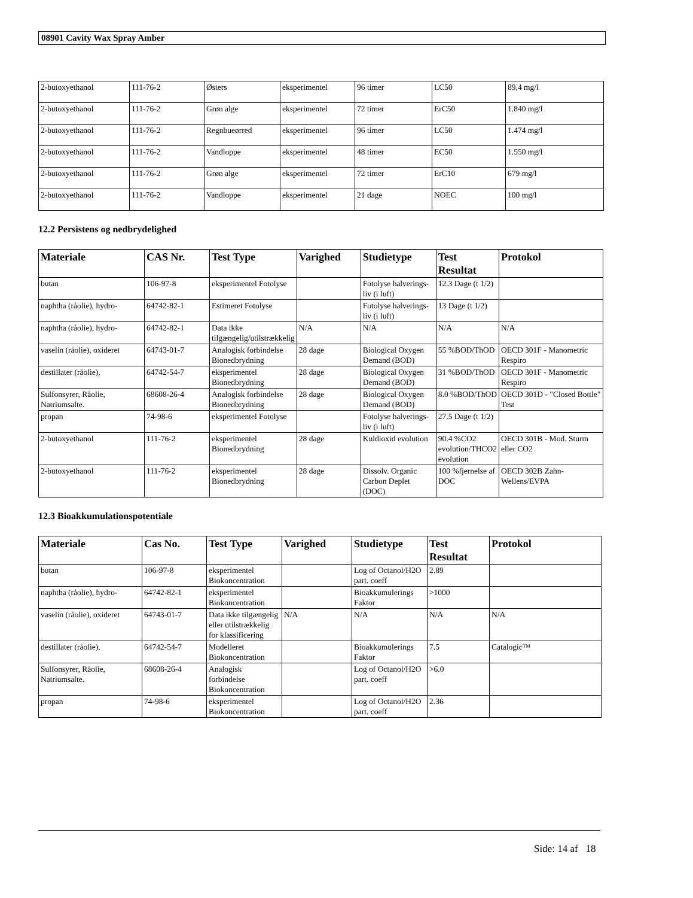08901 Cavity Wax Spray Amber
| 2-butoxyethanol | 111-76-2 | Østers | eksperimentel | 96 timer | LC50 | 89,4 mg/l |
| 2-butoxyethanol | 111-76-2 | Grøn alge | eksperimentel | 72 timer | ErC50 | 1.840 mg/l |
| 2-butoxyethanol | 111-76-2 | Regnbueørred | eksperimentel | 96 timer | LC50 | 1.474 mg/l |
| 2-butoxyethanol | 111-76-2 | Vandloppe | eksperimentel | 48 timer | EC50 | 1.550 mg/l |
| 2-butoxyethanol | 111-76-2 | Grøn alge | eksperimentel | 72 timer | ErC10 | 679 mg/l |
| 2-butoxyethanol | 111-76-2 | Vandloppe | eksperimentel | 21 dage | NOEC | 100 mg/l |
12.2 Persistens og nedbrydelighed
| Materiale | CAS Nr. | Test Type | Varighed | Studietype | Test Resultat | Protokol |
| --- | --- | --- | --- | --- | --- | --- |
| butan | 106-97-8 | eksperimentel Fotolyse | | Fotolyse halverings-liv (i luft) | 12.3 Dage (t 1/2) | |
| naphtha (råolie), hydro- | 64742-82-1 | Estimeret Fotolyse | | Fotolyse halverings-liv (i luft) | 13 Dage (t 1/2) | |
| naphtha (råolie), hydro- | 64742-82-1 | Data ikke tilgængelig/utilstrækkelig | N/A | N/A | N/A | N/A |
| vaselin (råolie), oxideret | 64743-01-7 | Analogisk forbindelse Bionedbrydning | 28 dage | Biological Oxygen Demand (BOD) | 55 %BOD/ThOD | OECD 301F - Manometric Respiro |
| destillater (råolie), | 64742-54-7 | eksperimentel Bionedbrydning | 28 dage | Biological Oxygen Demand (BOD) | 31 %BOD/ThOD | OECD 301F - Manometric Respiro |
| Sulfonsyrer, Råolie, Natriumsalte. | 68608-26-4 | Analogisk forbindelse Bionedbrydning | 28 dage | Biological Oxygen Demand (BOD) | 8.0 %BOD/ThOD | OECD 301D - "Closed Bottle" Test |
| propan | 74-98-6 | eksperimentel Fotolyse | | Fotolyse halverings-liv (i luft) | 27.5 Dage (t 1/2) | |
| 2-butoxyethanol | 111-76-2 | eksperimentel Bionedbrydning | 28 dage | Kuldioxid evolution | 90.4 %CO2 evolution/THCO2 evolution | OECD 301B - Mod. Sturm eller CO2 |
| 2-butoxyethanol | 111-76-2 | eksperimentel Bionedbrydning | 28 dage | Dissolv. Organic Carbon Deplet (DOC) | 100 %fjernelse af DOC | OECD 302B Zahn-Wellens/EVPA |
12.3 Bioakkumulationspotentiale
| Materiale | Cas No. | Test Type | Varighed | Studietype | Test Resultat | Protokol |
| --- | --- | --- | --- | --- | --- | --- |
| butan | 106-97-8 | eksperimentel Biokoncentration | | Log of Octanol/H2O part. coeff | 2.89 | |
| naphtha (råolie), hydro- | 64742-82-1 | eksperimentel Biokoncentration | | Bioakkumulerings Faktor | >1000 | |
| vaselin (råolie), oxideret | 64743-01-7 | Data ikke tilgængelig eller utilstrækkelig for klassificering | N/A | N/A | N/A | N/A |
| destillater (råolie), | 64742-54-7 | Modelleret Biokoncentration | | Bioakkumulerings Faktor | 7.5 | Catalogic™ |
| Sulfonsyrer, Råolie, Natriumsalte. | 68608-26-4 | Analogisk forbindelse Biokoncentration | | Log of Octanol/H2O part. coeff | >6.0 | |
| propan | 74-98-6 | eksperimentel Biokoncentration | | Log of Octanol/H2O part. coeff | 2.36 | |
Side: 14 af 18